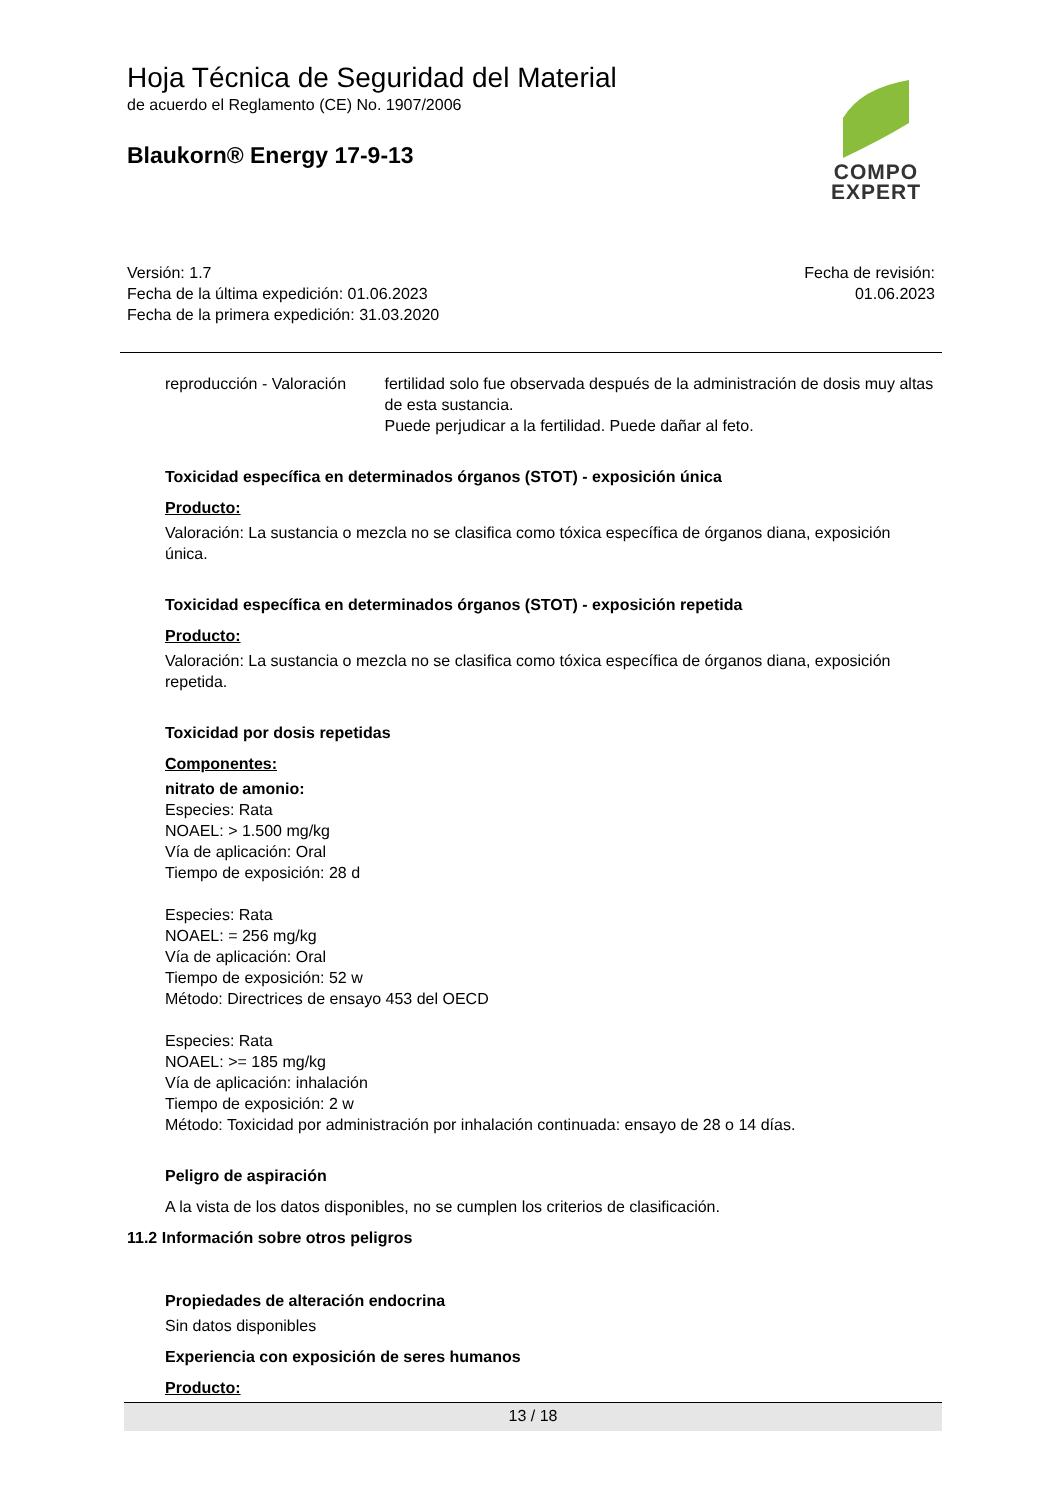Hoja Técnica de Seguridad del Material
de acuerdo el Reglamento (CE) No. 1907/2006
Blaukorn® Energy 17-9-13
COMPO
EXPERT
Versión: 1.7
Fecha de la última expedición: 01.06.2023
Fecha de la primera expedición: 31.03.2020
Fecha de revisión:
01.06.2023
reproducción - Valoración fertilidad solo fue observada después de la administración de dosis muy altas de esta sustancia.
Puede perjudicar a la fertilidad. Puede dañar al feto.
Toxicidad específica en determinados órganos (STOT) - exposición única
Producto:
Valoración: La sustancia o mezcla no se clasifica como tóxica específica de órganos diana, exposición única.
Toxicidad específica en determinados órganos (STOT) - exposición repetida
Producto:
Valoración: La sustancia o mezcla no se clasifica como tóxica específica de órganos diana, exposición repetida.
Toxicidad por dosis repetidas
Componentes:
nitrato de amonio:
Especies: Rata
NOAEL: > 1.500 mg/kg
Vía de aplicación: Oral
Tiempo de exposición: 28 d
Especies: Rata
NOAEL: = 256 mg/kg
Vía de aplicación: Oral
Tiempo de exposición: 52 w
Método: Directrices de ensayo 453 del OECD
Especies: Rata
NOAEL: >= 185 mg/kg
Vía de aplicación: inhalación
Tiempo de exposición: 2 w
Método: Toxicidad por administración por inhalación continuada: ensayo de 28 o 14 días.
Peligro de aspiración
A la vista de los datos disponibles, no se cumplen los criterios de clasificación.
11.2 Información sobre otros peligros
Propiedades de alteración endocrina
Sin datos disponibles
Experiencia con exposición de seres humanos
Producto:
13 / 18